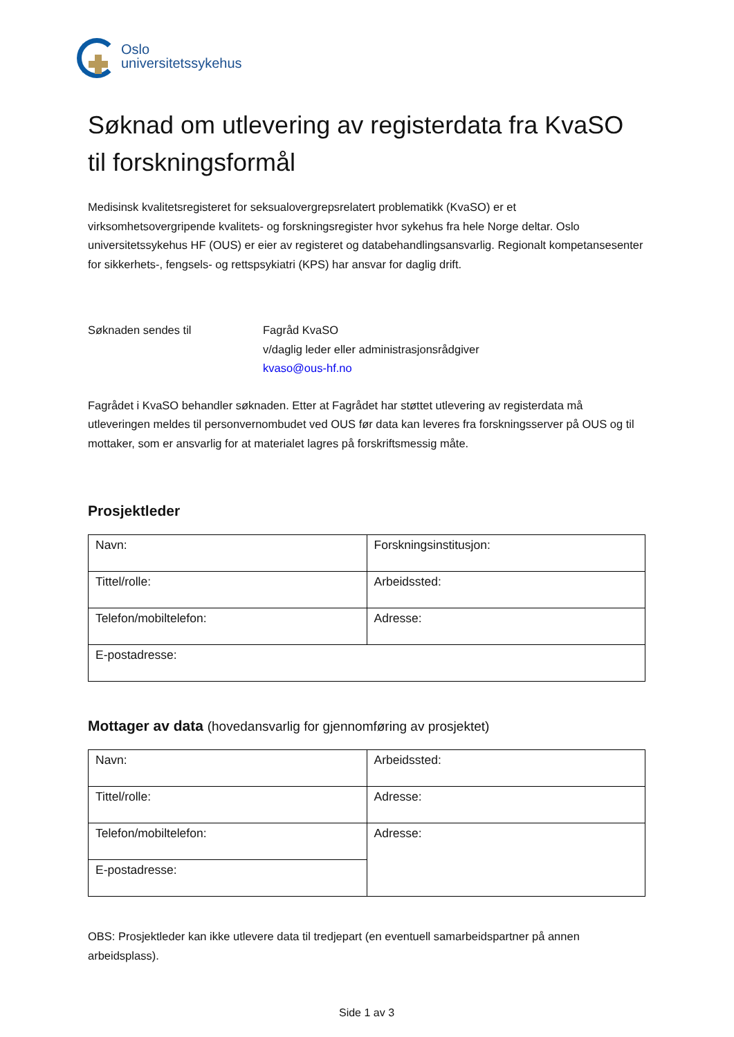Oslo
universitetssykehus
Søknad om utlevering av registerdata fra KvaSO til forskningsformål
Medisinsk kvalitetsregisteret for seksualovergrepsrelatert problematikk (KvaSO) er et virksomhetsovergripende kvalitets- og forskningsregister hvor sykehus fra hele Norge deltar. Oslo universitetssykehus HF (OUS) er eier av registeret og databehandlingsansvarlig. Regionalt kompetansesenter for sikkerhets-, fengsels- og rettspsykiatri (KPS) har ansvar for daglig drift.
Søknaden sendes til Fagråd KvaSO
v/daglig leder eller administrasjonsrådgiver
kvaso@ous-hf.no
Fagrådet i KvaSO behandler søknaden. Etter at Fagrådet har støttet utlevering av registerdata må utleveringen meldes til personvernombudet ved OUS før data kan leveres fra forskningsserver på OUS og til mottaker, som er ansvarlig for at materialet lagres på forskriftsmessig måte.
Prosjektleder
| Navn: | Forskningsinstitusjon: |
| Tittel/rolle: | Arbeidssted: |
| Telefon/mobiltelefon: | Adresse: |
| E-postadresse: | |
Mottager av data (hovedansvarlig for gjennomføring av prosjektet)
| Navn: | Arbeidssted: |
| Tittel/rolle: | Adresse: |
| Telefon/mobiltelefon: | Adresse: |
| E-postadresse: | |
OBS: Prosjektleder kan ikke utlevere data til tredjepart (en eventuell samarbeidspartner på annen arbeidsplass).
Side 1 av 3